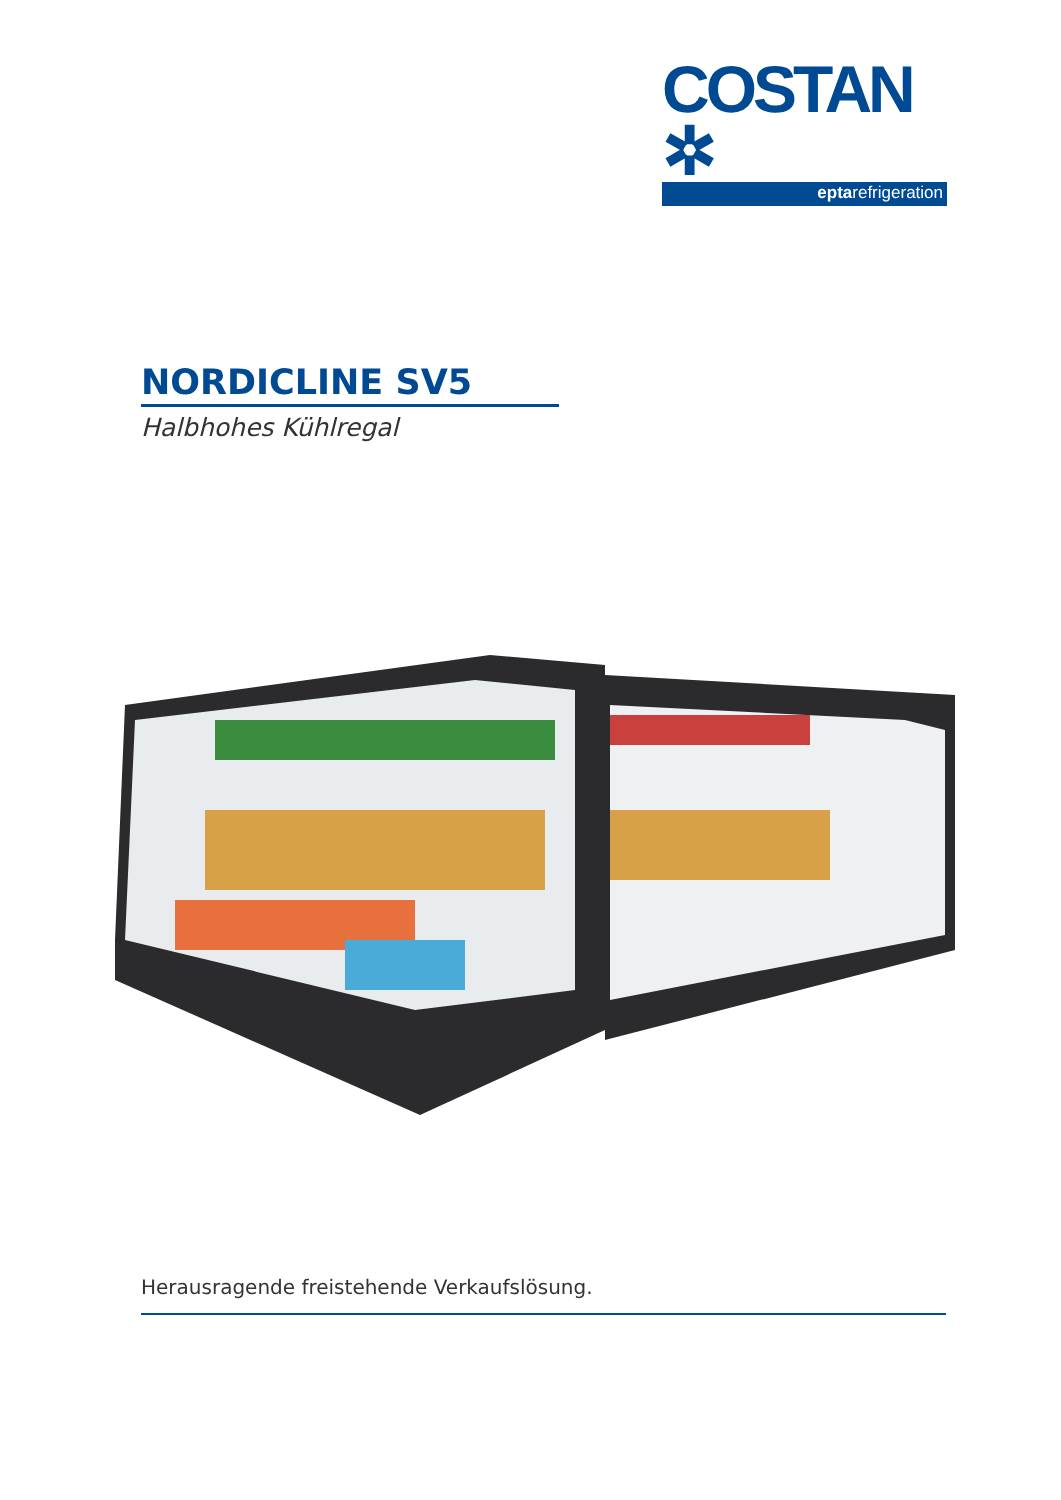COSTAN ✲
eptarefrigeration
NORDICLINE SV5
Halbhohes Kühlregal
Herausragende freistehende Verkaufslösung.